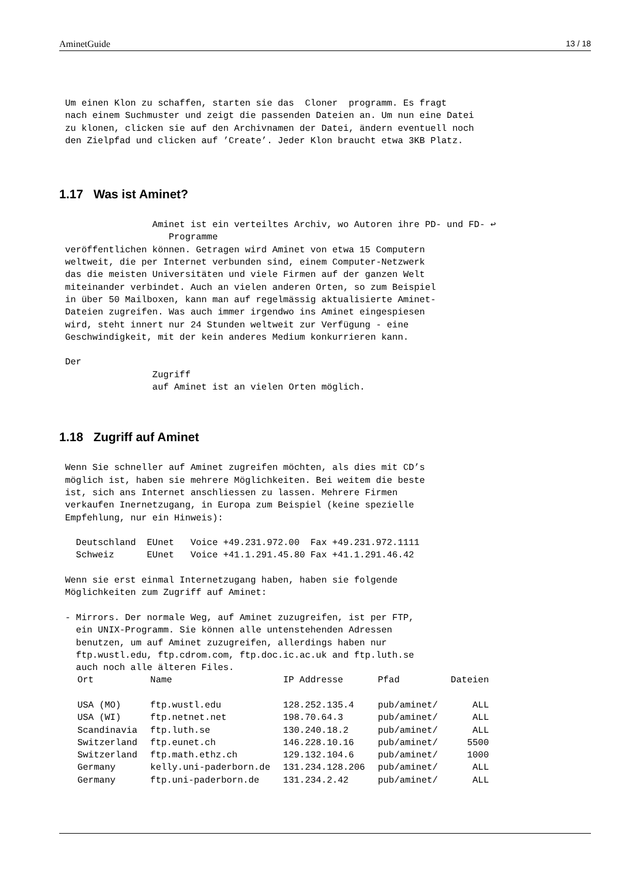AminetGuide 13 / 18
Um einen Klon zu schaffen, starten sie das  Cloner  programm. Es fragt
nach einem Suchmuster und zeigt die passenden Dateien an. Um nun eine Datei
zu klonen, clicken sie auf den Archivnamen der Datei, ändern eventuell noch
den Zielpfad und clicken auf ’Create’. Jeder Klon braucht etwa 3KB Platz.
1.17 Was ist Aminet?
                Aminet ist ein verteiltes Archiv, wo Autoren ihre PD- und FD- ↩
                   Programme
veröffentlichen können. Getragen wird Aminet von etwa 15 Computern
weltweit, die per Internet verbunden sind, einem Computer-Netzwerk
das die meisten Universitäten und viele Firmen auf der ganzen Welt
miteinander verbindet. Auch an vielen anderen Orten, so zum Beispiel
in über 50 Mailboxen, kann man auf regelmässig aktualisierte Aminet-
Dateien zugreifen. Was auch immer irgendwo ins Aminet eingespiesen
wird, steht innert nur 24 Stunden weltweit zur Verfügung - eine
Geschwindigkeit, mit der kein anderes Medium konkurrieren kann.

Der
                Zugriff
                auf Aminet ist an vielen Orten möglich.
1.18 Zugriff auf Aminet
Wenn Sie schneller auf Aminet zugreifen möchten, als dies mit CD’s
möglich ist, haben sie mehrere Möglichkeiten. Bei weitem die beste
ist, sich ans Internet anschliessen zu lassen. Mehrere Firmen
verkaufen Inernetzugang, in Europa zum Beispiel (keine spezielle
Empfehlung, nur ein Hinweis):

  Deutschland  EUnet   Voice +49.231.972.00  Fax +49.231.972.1111
  Schweiz      EUnet   Voice +41.1.291.45.80 Fax +41.1.291.46.42

Wenn sie erst einmal Internetzugang haben, haben sie folgende
Möglichkeiten zum Zugriff auf Aminet:

- Mirrors. Der normale Weg, auf Aminet zuzugreifen, ist per FTP,
  ein UNIX-Programm. Sie können alle untenstehenden Adressen
  benutzen, um auf Aminet zuzugreifen, allerdings haben nur
  ftp.wustl.edu, ftp.cdrom.com, ftp.doc.ic.ac.uk and ftp.luth.se
  auch noch alle älteren Files.
| Ort | Name | IP Addresse | Pfad | Dateien |
| --- | --- | --- | --- | --- |
| USA (MO) | ftp.wustl.edu | 128.252.135.4 | pub/aminet/ | ALL |
| USA (WI) | ftp.netnet.net | 198.70.64.3 | pub/aminet/ | ALL |
| Scandinavia | ftp.luth.se | 130.240.18.2 | pub/aminet/ | ALL |
| Switzerland | ftp.eunet.ch | 146.228.10.16 | pub/aminet/ | 5500 |
| Switzerland | ftp.math.ethz.ch | 129.132.104.6 | pub/aminet/ | 1000 |
| Germany | kelly.uni-paderborn.de | 131.234.128.206 | pub/aminet/ | ALL |
| Germany | ftp.uni-paderborn.de | 131.234.2.42 | pub/aminet/ | ALL |